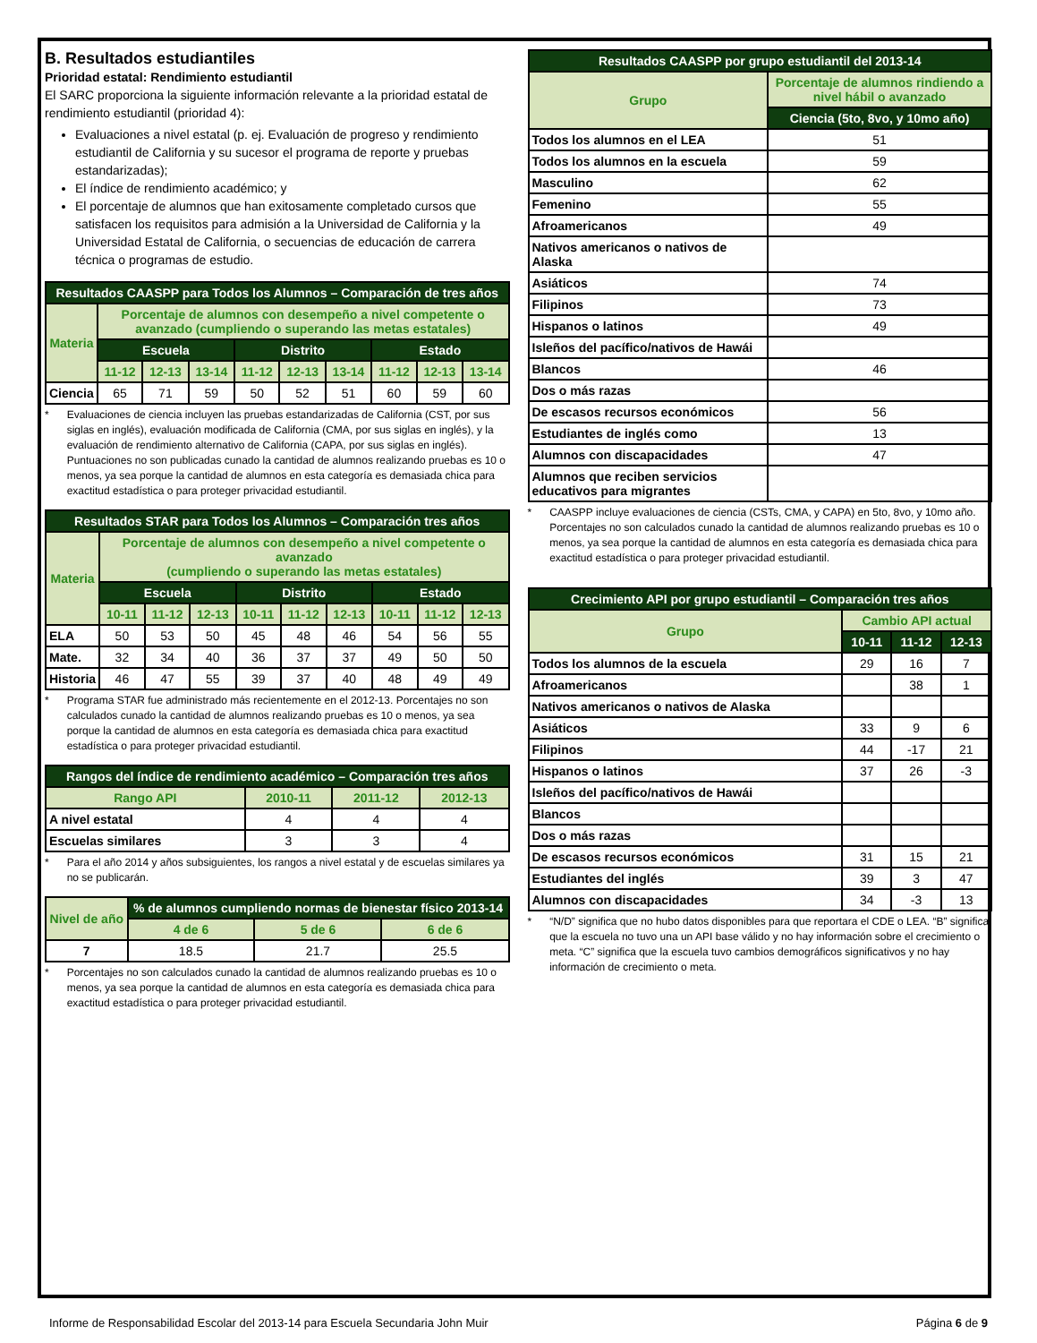B. Resultados estudiantiles
Prioridad estatal: Rendimiento estudiantil
El SARC proporciona la siguiente información relevante a la prioridad estatal de rendimiento estudiantil (prioridad 4):
Evaluaciones a nivel estatal (p. ej. Evaluación de progreso y rendimiento estudiantil de California y su sucesor el programa de reporte y pruebas estandarizadas);
El índice de rendimiento académico; y
El porcentaje de alumnos que han exitosamente completado cursos que satisfacen los requisitos para admisión a la Universidad de California y la Universidad Estatal de California, o secuencias de educación de carrera técnica o programas de estudio.
| Resultados CAASPP para Todos los Alumnos – Comparación de tres años | | | | | | | | | |
| --- | --- | --- | --- | --- | --- | --- | --- | --- | --- |
| Materia | Porcentaje de alumnos con desempeño a nivel competente o avanzado (cumpliendo o superando las metas estatales) | | | | | | | | |
| | Escuela | | | Distrito | | | Estado | | |
| | 11-12 | 12-13 | 13-14 | 11-12 | 12-13 | 13-14 | 11-12 | 12-13 | 13-14 |
| Ciencia | 65 | 71 | 59 | 50 | 52 | 51 | 60 | 59 | 60 |
* Evaluaciones de ciencia incluyen las pruebas estandarizadas de California (CST, por sus siglas en inglés), evaluación modificada de California (CMA, por sus siglas en inglés), y la evaluación de rendimiento alternativo de California (CAPA, por sus siglas en inglés). Puntuaciones no son publicadas cunado la cantidad de alumnos realizando pruebas es 10 o menos, ya sea porque la cantidad de alumnos en esta categoría es demasiada chica para exactitud estadística o para proteger privacidad estudiantil.
| Resultados STAR para Todos los Alumnos – Comparación tres años | | | | | | | | | |
| --- | --- | --- | --- | --- | --- | --- | --- | --- | --- |
| Materia | Porcentaje de alumnos con desempeño a nivel competente o avanzado (cumpliendo o superando las metas estatales) | | | | | | | | |
| | Escuela | | | Distrito | | | Estado | | |
| | 10-11 | 11-12 | 12-13 | 10-11 | 11-12 | 12-13 | 10-11 | 11-12 | 12-13 |
| ELA | 50 | 53 | 50 | 45 | 48 | 46 | 54 | 56 | 55 |
| Mate. | 32 | 34 | 40 | 36 | 37 | 37 | 49 | 50 | 50 |
| Historia | 46 | 47 | 55 | 39 | 37 | 40 | 48 | 49 | 49 |
* Programa STAR fue administrado más recientemente en el 2012-13. Porcentajes no son calculados cunado la cantidad de alumnos realizando pruebas es 10 o menos, ya sea porque la cantidad de alumnos en esta categoría es demasiada chica para exactitud estadística o para proteger privacidad estudiantil.
| Rangos del índice de rendimiento académico – Comparación tres años | | | |
| --- | --- | --- | --- |
| Rango API | 2010-11 | 2011-12 | 2012-13 |
| A nivel estatal | 4 | 4 | 4 |
| Escuelas similares | 3 | 3 | 4 |
* Para el año 2014 y años subsiguientes, los rangos a nivel estatal y de escuelas similares ya no se publicarán.
| Nivel de año | % de alumnos cumpliendo normas de bienestar físico 2013-14 | | |
| --- | --- | --- | --- |
| | 4 de 6 | 5 de 6 | 6 de 6 |
| 7 | 18.5 | 21.7 | 25.5 |
* Porcentajes no son calculados cunado la cantidad de alumnos realizando pruebas es 10 o menos, ya sea porque la cantidad de alumnos en esta categoría es demasiada chica para exactitud estadística o para proteger privacidad estudiantil.
| Resultados CAASPP por grupo estudiantil del 2013-14 | |
| --- | --- |
| Grupo | Porcentaje de alumnos rindiendo a nivel hábil o avanzado |
| | Ciencia (5to, 8vo, y 10mo año) |
| Todos los alumnos en el LEA | 51 |
| Todos los alumnos en la escuela | 59 |
| Masculino | 62 |
| Femenino | 55 |
| Afroamericanos | 49 |
| Nativos americanos o nativos de Alaska | |
| Asiáticos | 74 |
| Filipinos | 73 |
| Hispanos o latinos | 49 |
| Isleños del pacífico/nativos de Hawái | |
| Blancos | 46 |
| Dos o más razas | |
| De escasos recursos económicos | 56 |
| Estudiantes de inglés como | 13 |
| Alumnos con discapacidades | 47 |
| Alumnos que reciben servicios educativos para migrantes | |
* CAASPP incluye evaluaciones de ciencia (CSTs, CMA, y CAPA) en 5to, 8vo, y 10mo año. Porcentajes no son calculados cunado la cantidad de alumnos realizando pruebas es 10 o menos, ya sea porque la cantidad de alumnos en esta categoría es demasiada chica para exactitud estadística o para proteger privacidad estudiantil.
| Crecimiento API por grupo estudiantil – Comparación tres años | | | |
| --- | --- | --- | --- |
| Grupo | Cambio API actual | | |
| | 10-11 | 11-12 | 12-13 |
| Todos los alumnos de la escuela | 29 | 16 | 7 |
| Afroamericanos | | 38 | 1 |
| Nativos americanos o nativos de Alaska | | | |
| Asiáticos | 33 | 9 | 6 |
| Filipinos | 44 | -17 | 21 |
| Hispanos o latinos | 37 | 26 | -3 |
| Isleños del pacífico/nativos de Hawái | | | |
| Blancos | | | |
| Dos o más razas | | | |
| De escasos recursos económicos | 31 | 15 | 21 |
| Estudiantes del inglés | 39 | 3 | 47 |
| Alumnos con discapacidades | 34 | -3 | 13 |
* “N/D” significa que no hubo datos disponibles para que reportara el CDE o LEA. “B” significa que la escuela no tuvo una un API base válido y no hay información sobre el crecimiento o meta. “C” significa que la escuela tuvo cambios demográficos significativos y no hay información de crecimiento o meta.
Informe de Responsabilidad Escolar del 2013-14 para Escuela Secundaria John Muir Página 6 de 9